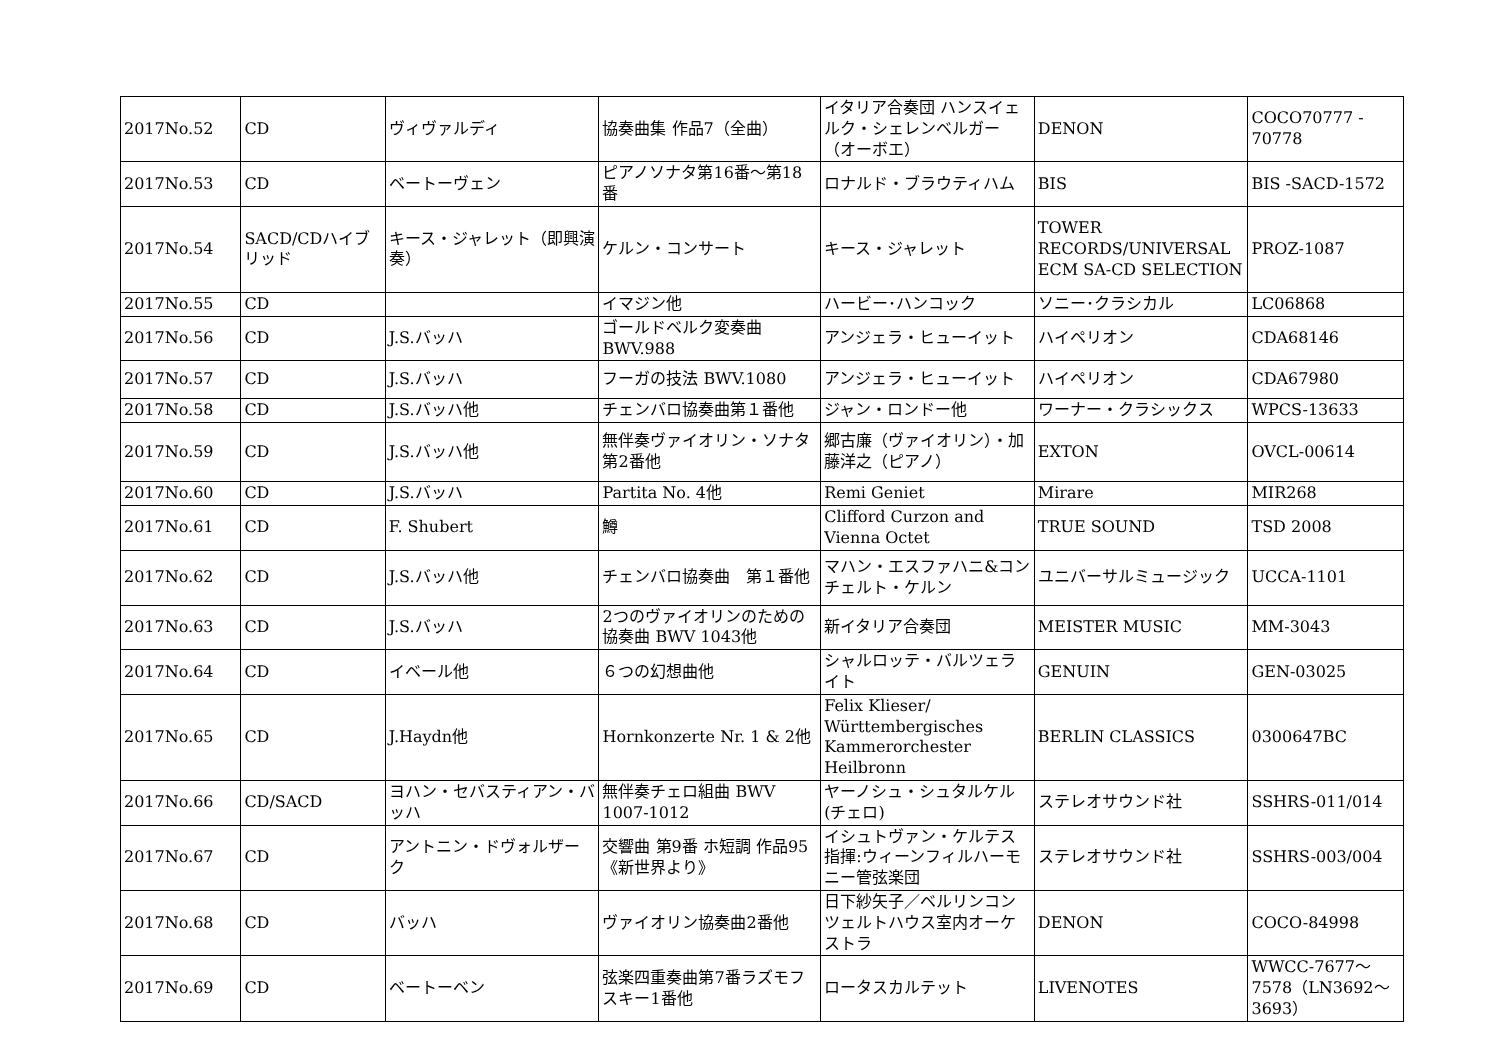| 2017No.52 | CD | ヴィヴァルディ | 協奏曲集 作品7（全曲） | イタリア合奏団 ハンスイェルク・シェレンベルガー（オーボエ） | DENON | COCO70777 - 70778 |
| 2017No.53 | CD | ベートーヴェン | ピアノソナタ第16番〜第18番 | ロナルド・ブラウティハム | BIS | BIS -SACD-1572 |
| 2017No.54 | SACD/CDハイブリッド | キース・ジャレット（即興演奏） | ケルン・コンサート | キース・ジャレット | TOWER RECORDS/UNIVERSAL ECM SA-CD SELECTION | PROZ-1087 |
| 2017No.55 | CD | | イマジン他 | ハービー･ハンコック | ソニー･クラシカル | LC06868 |
| 2017No.56 | CD | J.S.バッハ | ゴールドベルク変奏曲 BWV.988 | アンジェラ・ヒューイット | ハイペリオン | CDA68146 |
| 2017No.57 | CD | J.S.バッハ | フーガの技法 BWV.1080 | アンジェラ・ヒューイット | ハイペリオン | CDA67980 |
| 2017No.58 | CD | J.S.バッハ他 | チェンバロ協奏曲第１番他 | ジャン・ロンドー他 | ワーナー・クラシックス | WPCS-13633 |
| 2017No.59 | CD | J.S.バッハ他 | 無伴奏ヴァイオリン・ソナタ 第2番他 | 郷古廉（ヴァイオリン）・加藤洋之（ピアノ） | EXTON | OVCL-00614 |
| 2017No.60 | CD | J.S.バッハ | Partita No. 4他 | Remi Geniet | Mirare | MIR268 |
| 2017No.61 | CD | F. Shubert | 鱒 | Clifford Curzon and Vienna Octet | TRUE SOUND | TSD 2008 |
| 2017No.62 | CD | J.S.バッハ他 | チェンバロ協奏曲 第１番他 | マハン・エスファハニ&コンチェルト・ケルン | ユニバーサルミュージック | UCCA-1101 |
| 2017No.63 | CD | J.S.バッハ | 2つのヴァイオリンのための協奏曲 BWV 1043他 | 新イタリア合奏団 | MEISTER MUSIC | MM-3043 |
| 2017No.64 | CD | イベール他 | ６つの幻想曲他 | シャルロッテ・バルツェライト | GENUIN | GEN-03025 |
| 2017No.65 | CD | J.Haydn他 | Hornkonzerte Nr. 1 & 2他 | Felix Klieser/ Württembergisches Kammerorchester Heilbronn | BERLIN CLASSICS | 0300647BC |
| 2017No.66 | CD/SACD | ヨハン・セバスティアン・バッハ | 無伴奏チェロ組曲 BWV 1007-1012 | ヤーノシュ・シュタルケル(チェロ) | ステレオサウンド社 | SSHRS-011/014 |
| 2017No.67 | CD | アントニン・ドヴォルザーク | 交響曲 第9番 ホ短調 作品95《新世界より》 | イシュトヴァン・ケルテス指揮:ウィーンフィルハーモニー管弦楽団 | ステレオサウンド社 | SSHRS-003/004 |
| 2017No.68 | CD | バッハ | ヴァイオリン協奏曲2番他 | 日下紗矢子／ベルリンコンツェルトハウス室内オーケストラ | DENON | COCO-84998 |
| 2017No.69 | CD | ベートーベン | 弦楽四重奏曲第7番ラズモフスキー1番他 | ロータスカルテット | LIVENOTES | WWCC-7677〜7578（LN3692〜3693） |